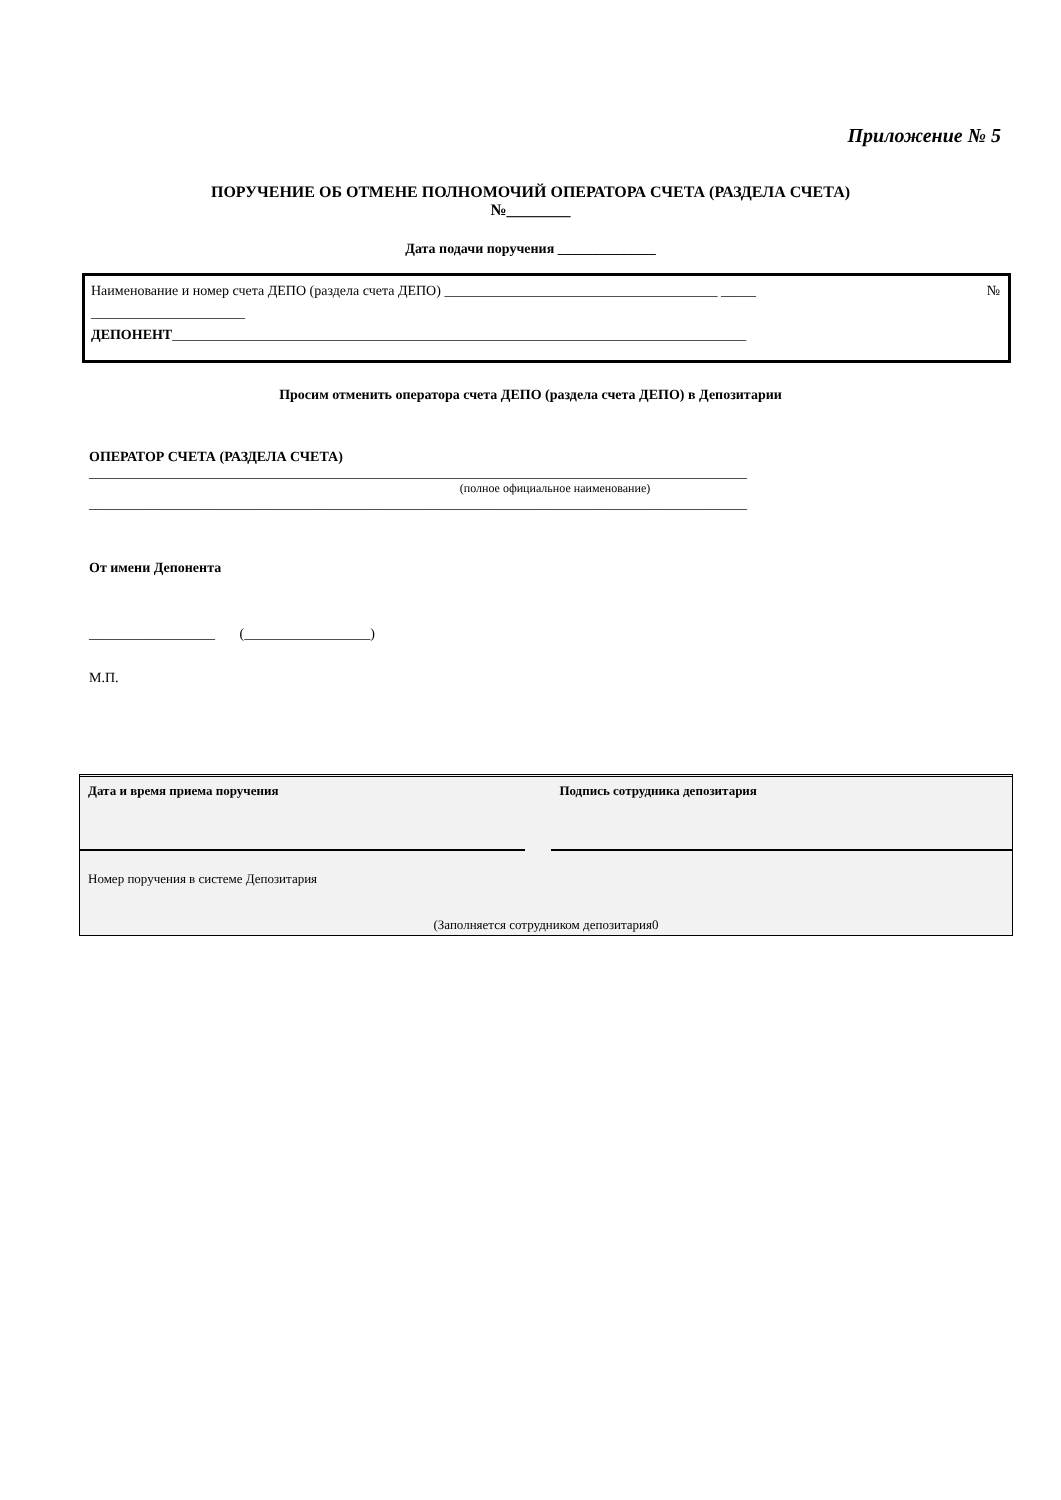Приложение № 5
ПОРУЧЕНИЕ ОБ ОТМЕНЕ ПОЛНОМОЧИЙ ОПЕРАТОРА СЧЕТА (РАЗДЕЛА СЧЕТА)
№________
Дата подачи поручения ______________
Наименование и номер счета ДЕПО (раздела счета ДЕПО) _______________________________________ _____ №
______________________
ДЕПОНЕНТ__________________________________________________________________________________
Просим отменить оператора счета ДЕПО (раздела счета ДЕПО) в Депозитарии
ОПЕРАТОР СЧЕТА (РАЗДЕЛА СЧЕТА)
______________________________________________________________________________________________
(полное официальное наименование)
______________________________________________________________________________________________
От имени Депонента
__________________ (__________________)
М.П.
| Дата и время приема поручения | | Подпись сотрудника депозитария |
| Номер поручения в системе Депозитария | | |
| (Заполняется сотрудником депозитария0 | | |